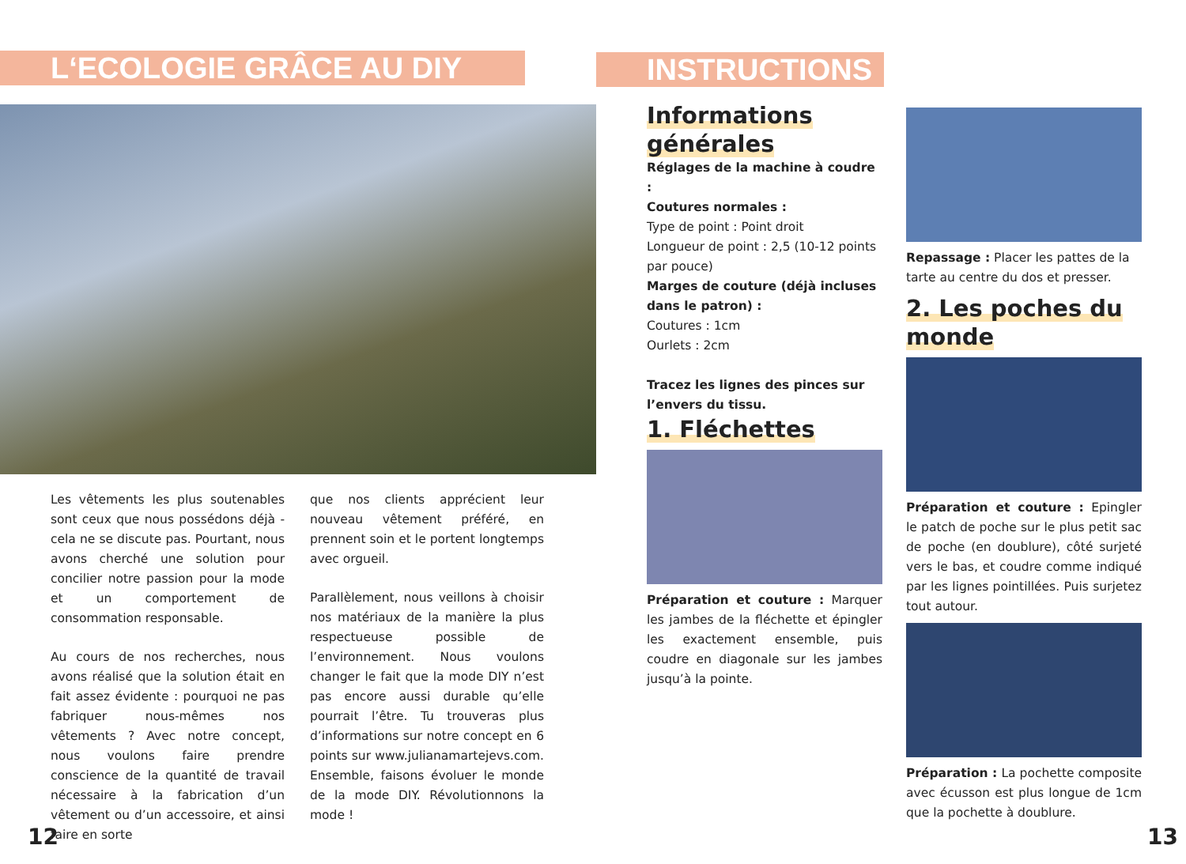L‘ECOLOGIE GRÂCE AU DIY
Les vêtements les plus soutenables sont ceux que nous possédons déjà - cela ne se discute pas. Pourtant, nous avons cherché une solution pour concilier notre passion pour la mode et un comportement de consommation responsable.
Au cours de nos recherches, nous avons réalisé que la solution était en fait assez évidente : pourquoi ne pas fabriquer nous-mêmes nos vêtements ? Avec notre concept, nous voulons faire prendre conscience de la quantité de travail nécessaire à la fabrication d’un vêtement ou d’un accessoire, et ainsi faire en sorte
que nos clients apprécient leur nouveau vêtement préféré, en prennent soin et le portent longtemps avec orgueil.
Parallèlement, nous veillons à choisir nos matériaux de la manière la plus respectueuse possible de l’environnement. Nous voulons changer le fait que la mode DIY n’est pas encore aussi durable qu’elle pourrait l’être. Tu trouveras plus d’informations sur notre concept en 6 points sur www.julianamartejevs.com. Ensemble, faisons évoluer le monde de la mode DIY. Révolutionnons la mode !
12
INSTRUCTIONS
Informations générales
Réglages de la machine à coudre :
Coutures normales :
Type de point : Point droit
Longueur de point : 2,5 (10-12 points par pouce)
Marges de couture (déjà incluses dans le patron) :
Coutures : 1cm
Ourlets : 2cm
Tracez les lignes des pinces sur l’envers du tissu.
1. Fléchettes
Préparation et couture : Marquer les jambes de la fléchette et épingler les exactement ensemble, puis coudre en diagonale sur les jambes jusqu’à la pointe.
Repassage : Placer les pattes de la tarte au centre du dos et presser.
2. Les poches du monde
Préparation et couture : Epingler le patch de poche sur le plus petit sac de poche (en doublure), côté surjeté vers le bas, et coudre comme indiqué par les lignes pointillées. Puis surjetez tout autour.
Préparation : La pochette composite avec écusson est plus longue de 1cm que la pochette à doublure.
13